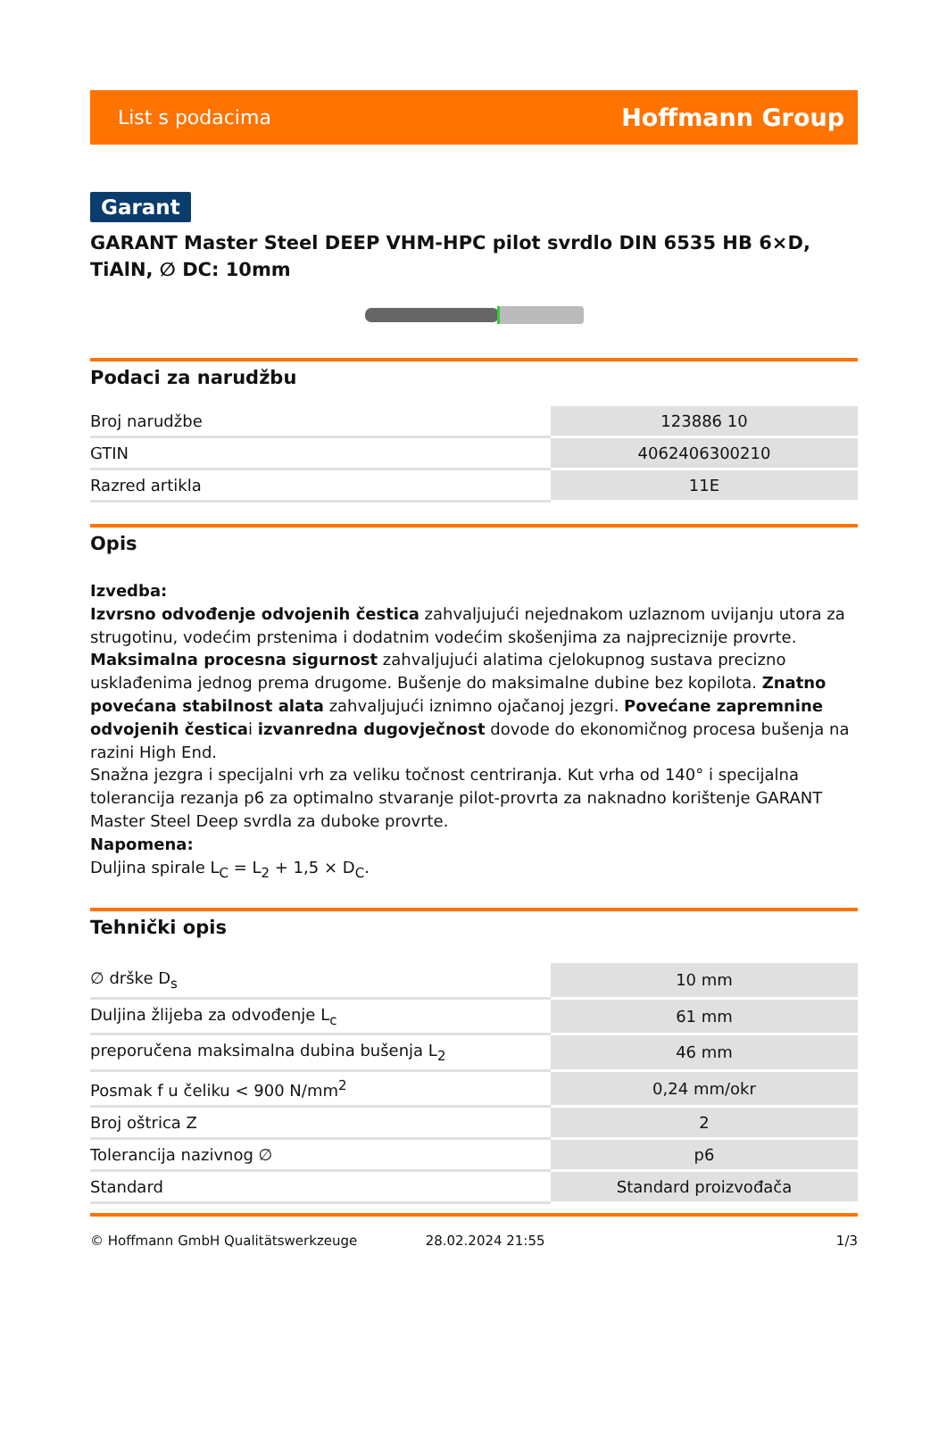List s podacima Hoffmann Group
Garant
GARANT Master Steel DEEP VHM-HPC pilot svrdlo DIN 6535 HB 6×D, TiAlN, ∅ DC: 10mm
Podaci za narudžbu
| Broj narudžbe | 123886 10 |
| GTIN | 4062406300210 |
| Razred artikla | 11E |
Opis
Izvedba:
Izvrsno odvođenje odvojenih čestica zahvaljujući nejednakom uzlaznom uvijanju utora za strugotinu, vodećim prstenima i dodatnim vodećim skošenjima za najpreciznije provrte. Maksimalna procesna sigurnost zahvaljujući alatima cjelokupnog sustava precizno usklađenima jednog prema drugome. Bušenje do maksimalne dubine bez kopilota. Znatno povećana stabilnost alata zahvaljujući iznimno ojačanoj jezgri. Povećane zapremnine odvojenih česticai izvanredna dugovječnost dovode do ekonomičnog procesa bušenja na razini High End.
Snažna jezgra i specijalni vrh za veliku točnost centriranja. Kut vrha od 140° i specijalna tolerancija rezanja p6 za optimalno stvaranje pilot-provrta za naknadno korištenje GARANT Master Steel Deep svrdla za duboke provrte.
Napomena:
Duljina spirale L<sub>C</sub> = L<sub>2</sub> + 1,5 × D<sub>C</sub>.
Tehnički opis
| ∅ drške D<sub>s</sub> | 10 mm |
| Duljina žlijeba za odvođenje L<sub>c</sub> | 61 mm |
| preporučena maksimalna dubina bušenja L<sub>2</sub> | 46 mm |
| Posmak f u čeliku < 900 N/mm<sup>2</sup> | 0,24 mm/okr |
| Broj oštrica Z | 2 |
| Tolerancija nazivnog ∅ | p6 |
| Standard | Standard proizvođača |
© Hoffmann GmbH Qualitätswerkzeuge 28.02.2024 21:55 1/3